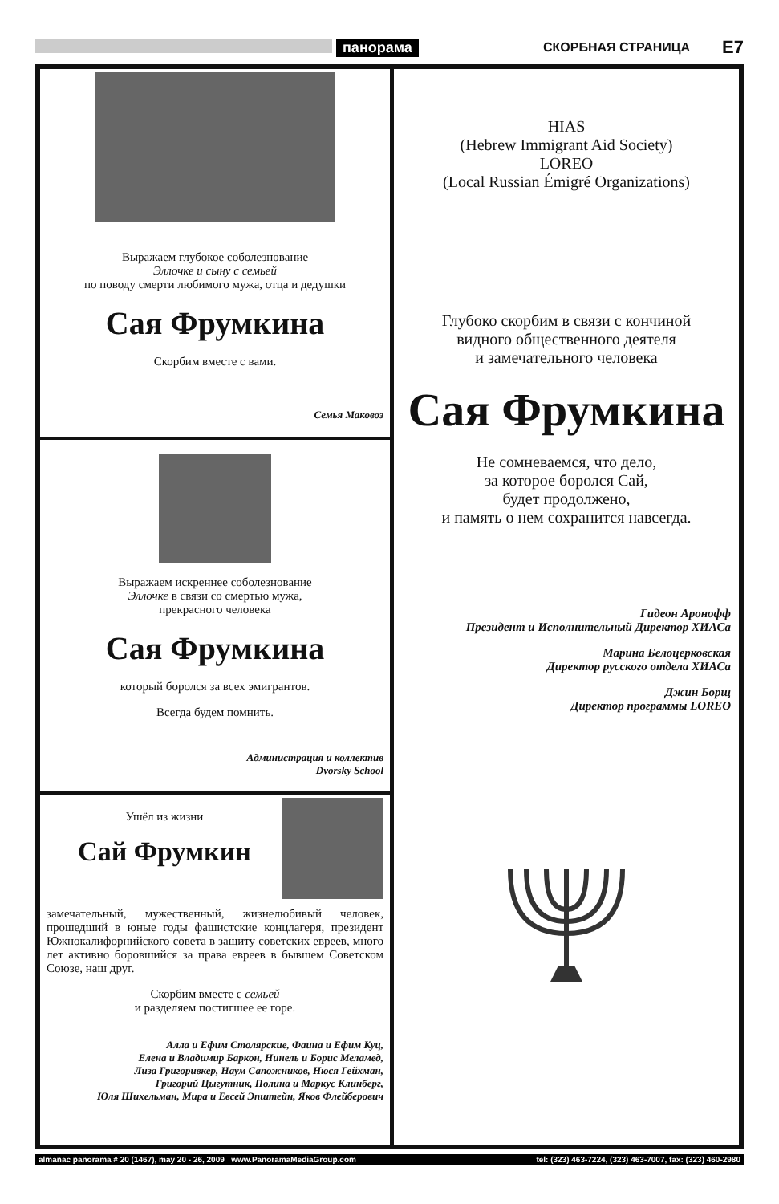панорама СКОРБНАЯ СТРАНИЦА E7
Выражаем глубокое соболезнование
Эллочке и сыну с семьей
по поводу смерти любимого мужа, отца и дедушки
Сая Фрумкина
Скорбим вместе с вами.
Семья Маковоз
Выражаем искреннее соболезнование
Эллочке в связи со смертью мужа,
прекрасного человека
Сая Фрумкина
который боролся за всех эмигрантов.
Всегда будем помнить.
Администрация и коллектив
Dvorsky School
Ушёл из жизни
Сай Фрумкин
замечательный, мужественный, жизнелюбивый человек, прошедший в юные годы фашистские концлагеря, президент Южнокалифорнийского совета в защиту советских евреев, много лет активно боровшийся за права евреев в бывшем Советском Союзе, наш друг.
Скорбим вместе с семьей
и разделяем постигшее ее горе.
Алла и Ефим Столярские, Фаина и Ефим Куц,
Елена и Владимир Баркон, Нинель и Борис Меламед,
Лиза Григоривкер, Наум Сапожников, Нюся Гейхман,
Григорий Цыгутник, Полина и Маркус Клинберг,
Юля Шихельман, Мира и Евсей Эпштейн, Яков Флейберович
HIAS
(Hebrew Immigrant Aid Society)
LOREO
(Local Russian Émigré Organizations)
Глубоко скорбим в связи с кончиной
видного общественного деятеля
и замечательного человека
Сая Фрумкина
Не сомневаемся, что дело,
за которое боролся Сай,
будет продолжено,
и память о нем сохранится навсегда.
Гидеон Аронофф
Президент и Исполнительный Директор ХИАСа
Марина Белоцерковская
Директор русского отдела ХИАСа
Джин Борщ
Директор программы LOREO
almanac panorama # 20 (1467), may 20 - 26, 2009 www.PanoramaMediaGroup.com tel: (323) 463-7224, (323) 463-7007, fax: (323) 460-2980